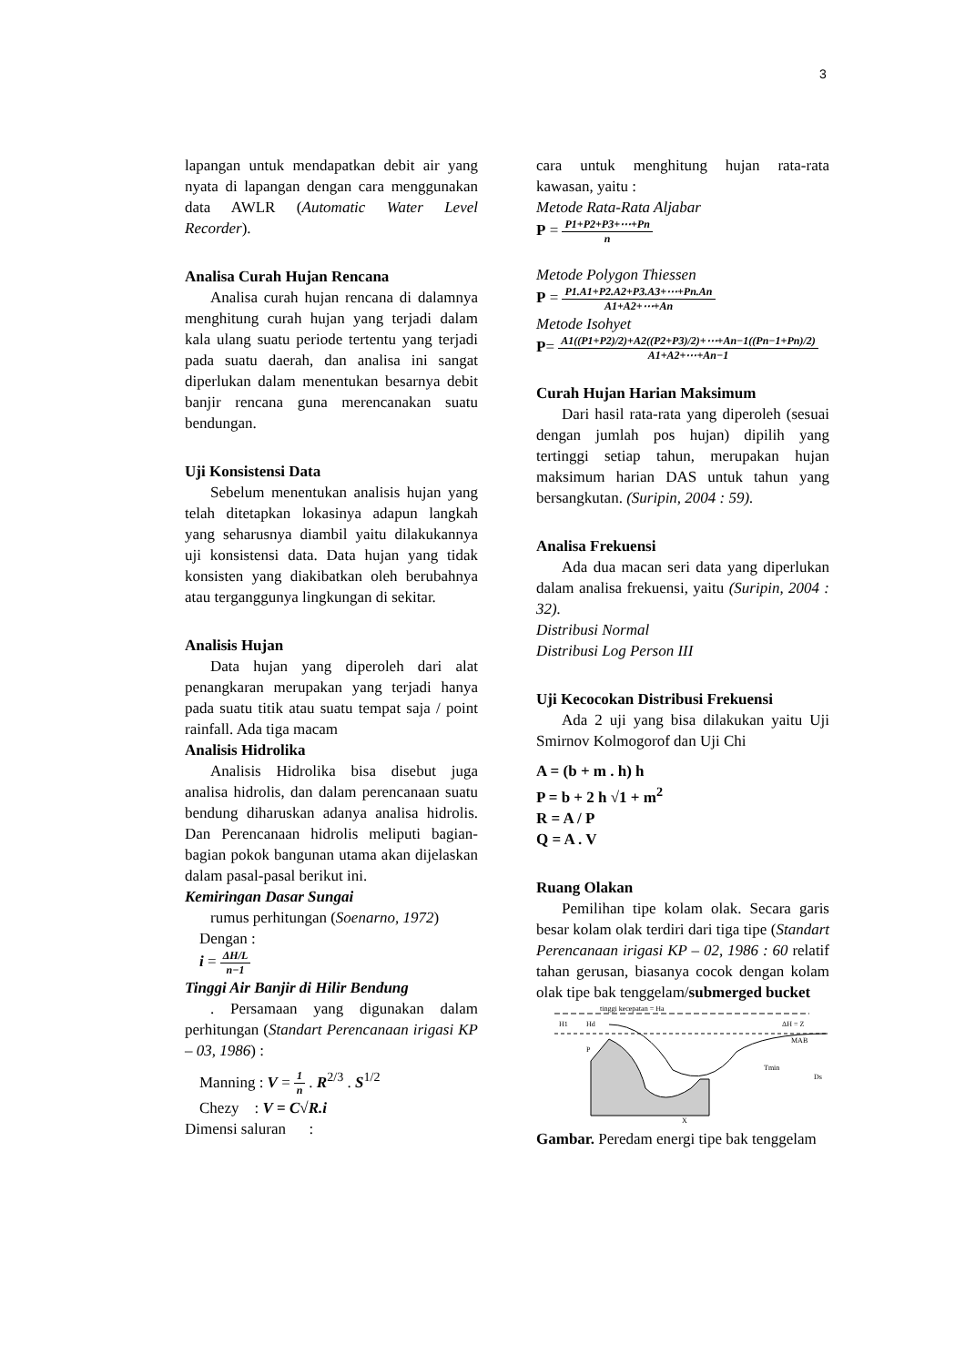3
lapangan untuk mendapatkan debit air yang nyata di lapangan dengan cara menggunakan data AWLR (Automatic Water Level Recorder).
Analisa Curah Hujan Rencana
Analisa curah hujan rencana di dalamnya menghitung curah hujan yang terjadi dalam kala ulang suatu periode tertentu yang terjadi pada suatu daerah, dan analisa ini sangat diperlukan dalam menentukan besarnya debit banjir rencana guna merencanakan suatu bendungan.
Uji Konsistensi Data
Sebelum menentukan analisis hujan yang telah ditetapkan lokasinya adapun langkah yang seharusnya diambil yaitu dilakukannya uji konsistensi data. Data hujan yang tidak konsisten yang diakibatkan oleh berubahnya atau terganggunya lingkungan di sekitar.
Analisis Hujan
Data hujan yang diperoleh dari alat penangkaran merupakan yang terjadi hanya pada suatu titik atau suatu tempat saja / point rainfall. Ada tiga macam
Analisis Hidrolika
Analisis Hidrolika bisa disebut juga analisa hidrolis, dan dalam perencanaan suatu bendung diharuskan adanya analisa hidrolis. Dan Perencanaan hidrolis meliputi bagian-bagian pokok bangunan utama akan dijelaskan dalam pasal-pasal berikut ini.
Kemiringan Dasar Sungai
rumus perhitungan (Soenarno, 1972)
Dengan :
i = ΔH/L n−1
Tinggi Air Banjir di Hilir Bendung
. Persamaan yang digunakan dalam perhitungan (Standart Perencanaan irigasi KP – 03, 1986) :
Manning : V = 1 n . R<sup>2/3</sup> . S<sup>1/2</sup>
Chezy : V = C√R.i
Dimensi saluran :
cara untuk menghitung hujan rata-rata kawasan, yaitu :
Metode Rata-Rata Aljabar
P = P1+P2+P3+⋯+Pn n
Metode Polygon Thiessen
P = P1.A1+P2.A2+P3.A3+⋯+Pn.An A1+A2+⋯+An
Metode Isohyet
P= A1((P1+P2)/2)+A2((P2+P3)/2)+⋯+An−1((Pn−1+Pn)/2) A1+A2+⋯+An−1
Curah Hujan Harian Maksimum
Dari hasil rata-rata yang diperoleh (sesuai dengan jumlah pos hujan) dipilih yang tertinggi setiap tahun, merupakan hujan maksimum harian DAS untuk tahun yang bersangkutan. (Suripin, 2004 : 59).
Analisa Frekuensi
Ada dua macan seri data yang diperlukan dalam analisa frekuensi, yaitu (Suripin, 2004 : 32).
Distribusi Normal
Distribusi Log Person III
Uji Kecocokan Distribusi Frekuensi
Ada 2 uji yang bisa dilakukan yaitu Uji Smirnov Kolmogorof dan Uji Chi
A = (b + m . h) h
P = b + 2 h √1 + m<sup>2</sup>
R = A / P
Q = A . V
Ruang Olakan
Pemilihan tipe kolam olak. Secara garis besar kolam olak terdiri dari tiga tipe (Standart Perencanaan irigasi KP – 02, 1986 : 60 relatif tahan gerusan, biasanya cocok dengan kolam olak tipe bak tenggelam/submerged bucket
H1
Hd
tinggi kecepatan = Ha
ΔH = Z
MAB
P
Tmin
Ds
X
Gambar. Peredam energi tipe bak tenggelam